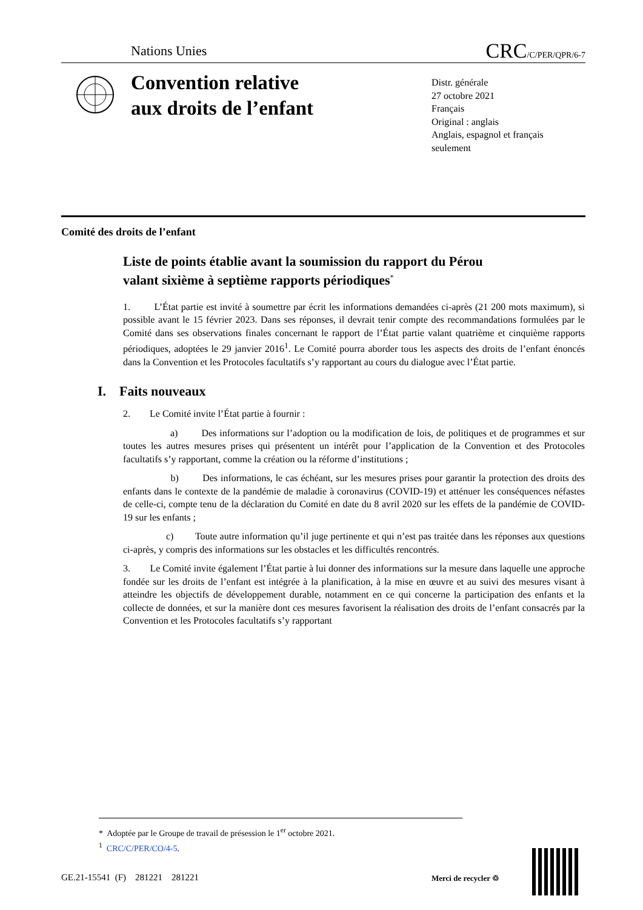Nations Unies CRC/C/PER/QPR/6-7
Convention relative
aux droits de l’enfant
Distr. générale
27 octobre 2021
Français
Original : anglais
Anglais, espagnol et français
seulement
Comité des droits de l’enfant
Liste de points établie avant la soumission du rapport du Pérou valant sixième à septième rapports périodiques<sup>*</sup>
1. L’État partie est invité à soumettre par écrit les informations demandées ci-après (21 200 mots maximum), si possible avant le 15 février 2023. Dans ses réponses, il devrait tenir compte des recommandations formulées par le Comité dans ses observations finales concernant le rapport de l’État partie valant quatrième et cinquième rapports périodiques, adoptées le 29 janvier 2016<sup>1</sup>. Le Comité pourra aborder tous les aspects des droits de l’enfant énoncés dans la Convention et les Protocoles facultatifs s’y rapportant au cours du dialogue avec l’État partie.
I. Faits nouveaux
2. Le Comité invite l’État partie à fournir :
a) Des informations sur l’adoption ou la modification de lois, de politiques et de programmes et sur toutes les autres mesures prises qui présentent un intérêt pour l’application de la Convention et des Protocoles facultatifs s’y rapportant, comme la création ou la réforme d’institutions ;
b) Des informations, le cas échéant, sur les mesures prises pour garantir la protection des droits des enfants dans le contexte de la pandémie de maladie à coronavirus (COVID-19) et atténuer les conséquences néfastes de celle-ci, compte tenu de la déclaration du Comité en date du 8 avril 2020 sur les effets de la pandémie de COVID-19 sur les enfants ;
c) Toute autre information qu’il juge pertinente et qui n’est pas traitée dans les réponses aux questions ci-après, y compris des informations sur les obstacles et les difficultés rencontrés.
3. Le Comité invite également l’État partie à lui donner des informations sur la mesure dans laquelle une approche fondée sur les droits de l’enfant est intégrée à la planification, à la mise en œuvre et au suivi des mesures visant à atteindre les objectifs de développement durable, notamment en ce qui concerne la participation des enfants et la collecte de données, et sur la manière dont ces mesures favorisent la réalisation des droits de l’enfant consacrés par la Convention et les Protocoles facultatifs s’y rapportant
* Adoptée par le Groupe de travail de présession le 1<sup>er</sup> octobre 2021.
<sup>1</sup> CRC/C/PER/CO/4-5.
GE.21-15541 (F) 281221 281221
Merci de recycler ♲